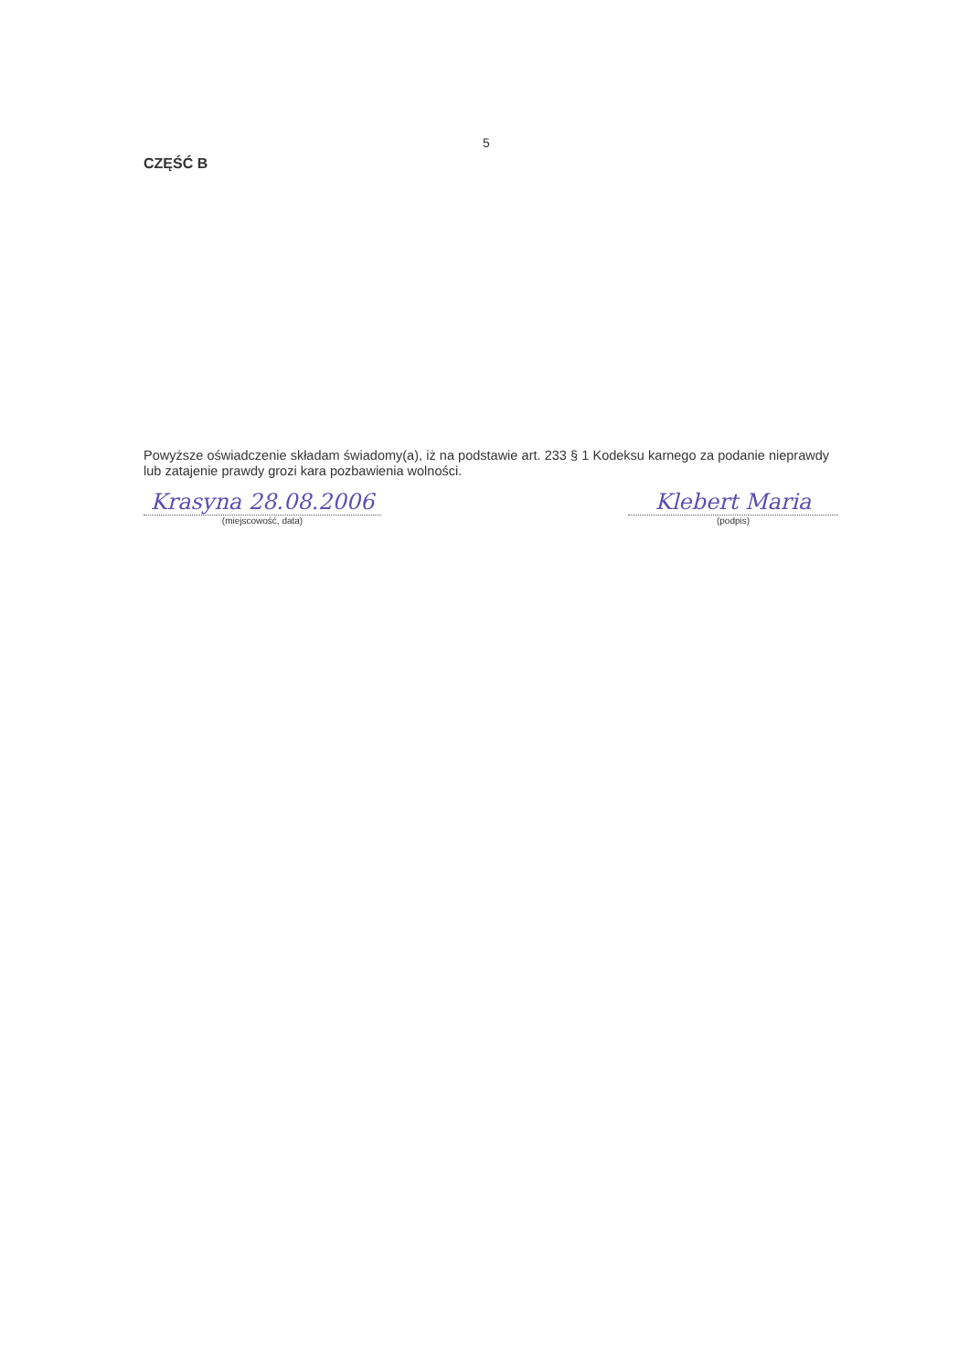5
CZĘŚĆ B
Powyższe oświadczenie składam świadomy(a), iż na podstawie art. 233 § 1 Kodeksu karnego za podanie nieprawdy lub zatajenie prawdy grozi kara pozbawienia wolności.
Krasyna 28.08.2006
(miejscowość, data)
Klebert Maria
(podpis)